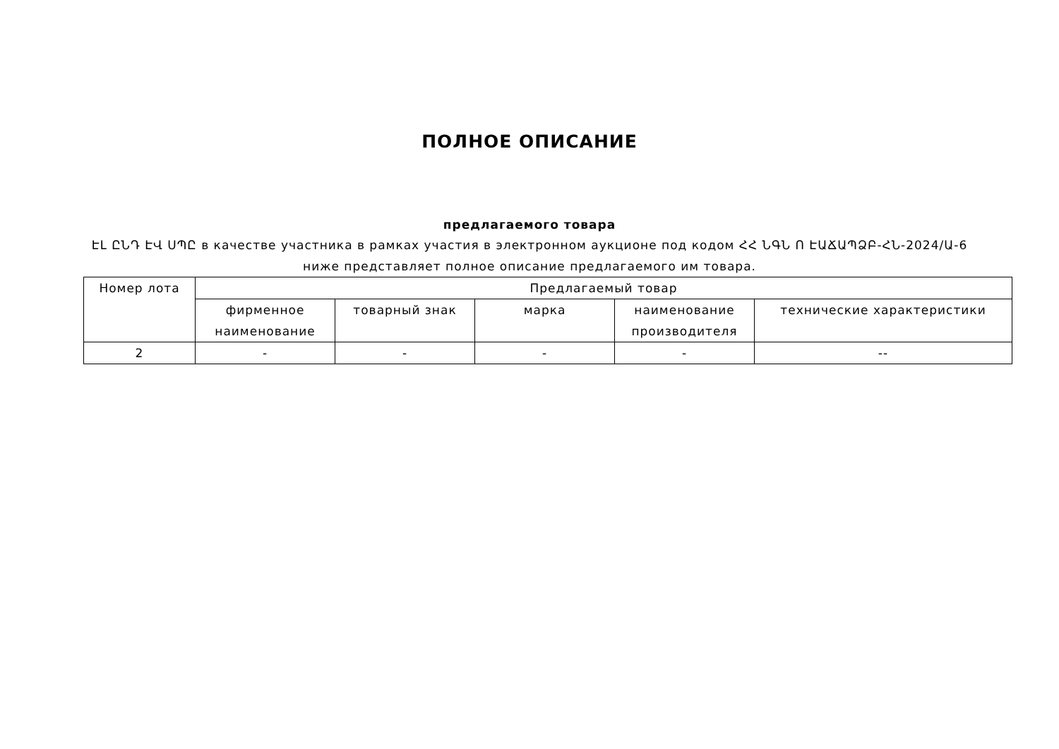ПОЛНОЕ ОПИСАНИЕ
предлагаемого товара
ԷԼ ԸՆԴ ԷՎ ՍՊԸ в качестве участника в рамках участия в электронном аукционе под кодом ՀՀ ՆԳՆ Ո ԷԱՃԱՊՁԲ-ՀՆ-2024/Ա-6
ниже представляет полное описание предлагаемого им товара.
| Номер лота | Предлагаемый товар | | | | |
| --- | --- | --- | --- | --- | --- |
| | фирменное наименование | товарный знак | марка | наименование производителя | технические характеристики |
| 2 | - | - | - | - | -- |